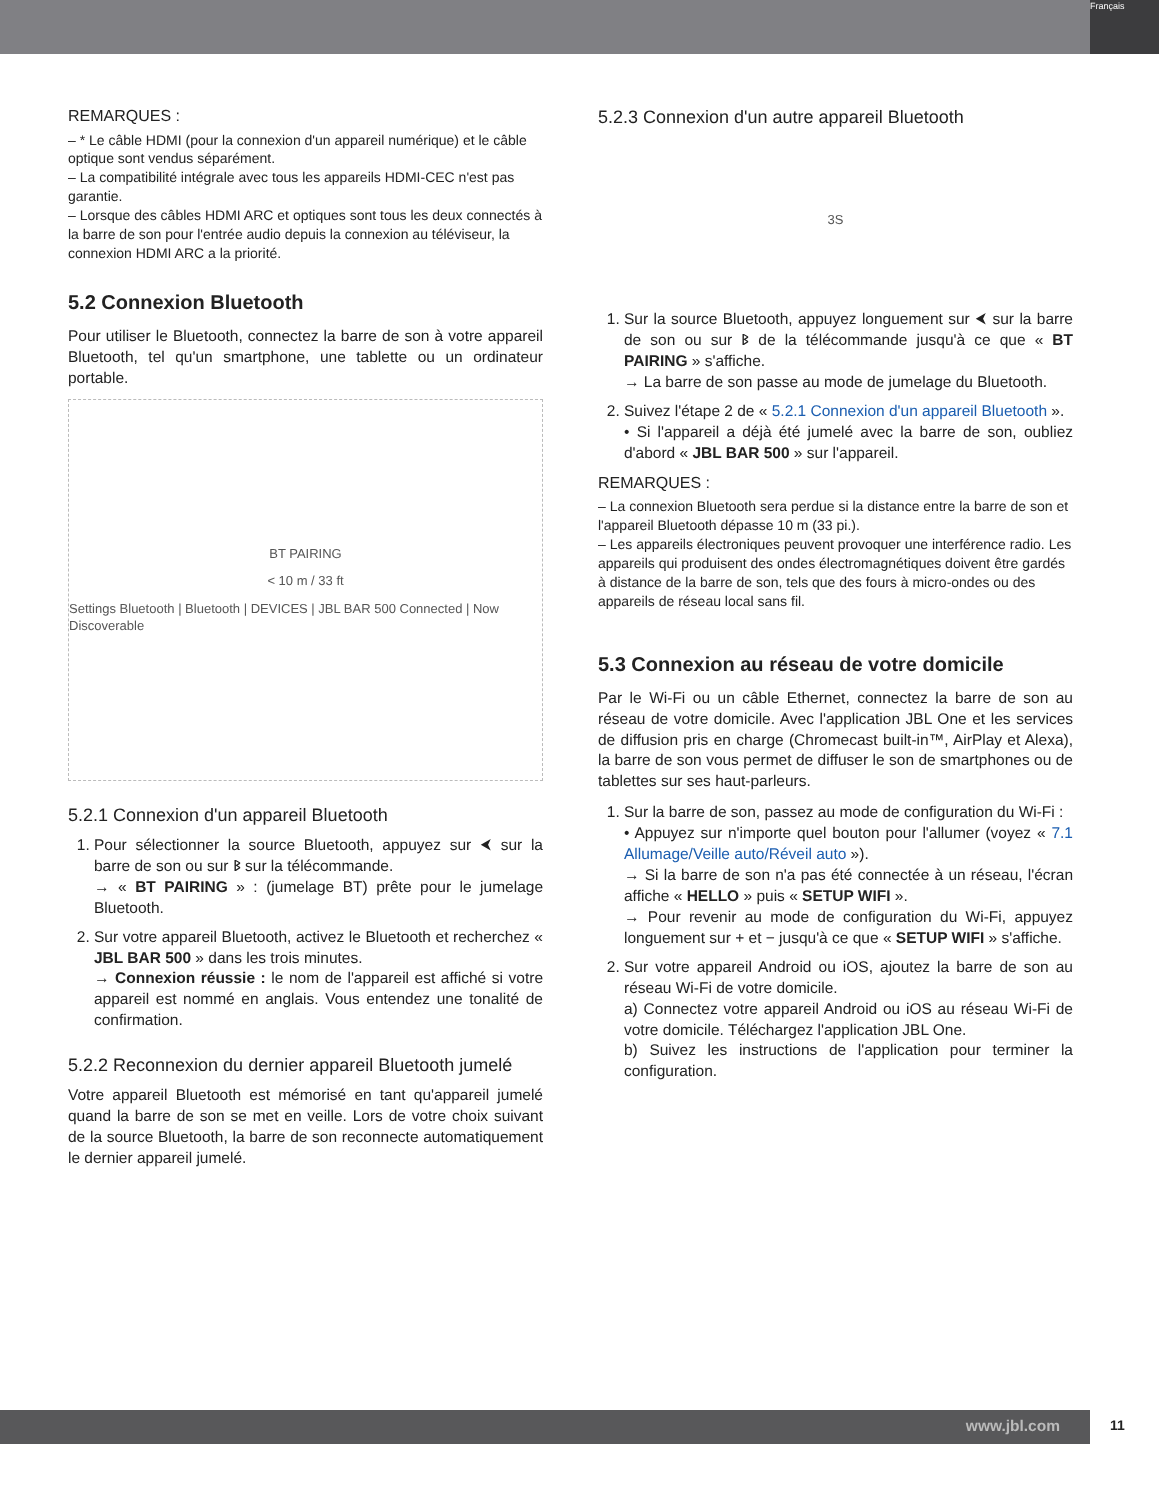Français
REMARQUES :
– * Le câble HDMI (pour la connexion d'un appareil numérique) et le câble optique sont vendus séparément.
– La compatibilité intégrale avec tous les appareils HDMI-CEC n'est pas garantie.
– Lorsque des câbles HDMI ARC et optiques sont tous les deux connectés à la barre de son pour l'entrée audio depuis la connexion au téléviseur, la connexion HDMI ARC a la priorité.
5.2 Connexion Bluetooth
Pour utiliser le Bluetooth, connectez la barre de son à votre appareil Bluetooth, tel qu'un smartphone, une tablette ou un ordinateur portable.
BT PAIRING
< 10 m / 33 ft
Settings Bluetooth | Bluetooth | DEVICES | JBL BAR 500 Connected | Now Discoverable
5.2.1 Connexion d'un appareil Bluetooth
1. Pour sélectionner la source Bluetooth, appuyez sur ⮜ sur la barre de son ou sur ᛒ sur la télécommande.
→ « BT PAIRING » : (jumelage BT) prête pour le jumelage Bluetooth.
2. Sur votre appareil Bluetooth, activez le Bluetooth et recherchez « JBL BAR 500 » dans les trois minutes.
→ Connexion réussie : le nom de l'appareil est affiché si votre appareil est nommé en anglais. Vous entendez une tonalité de confirmation.
5.2.2 Reconnexion du dernier appareil Bluetooth jumelé
Votre appareil Bluetooth est mémorisé en tant qu'appareil jumelé quand la barre de son se met en veille. Lors de votre choix suivant de la source Bluetooth, la barre de son reconnecte automatiquement le dernier appareil jumelé.
5.2.3 Connexion d'un autre appareil Bluetooth
3S
1. Sur la source Bluetooth, appuyez longuement sur ⮜ sur la barre de son ou sur ᛒ de la télécommande jusqu'à ce que « BT PAIRING » s'affiche.
→ La barre de son passe au mode de jumelage du Bluetooth.
2. Suivez l'étape 2 de « 5.2.1 Connexion d'un appareil Bluetooth ».
• Si l'appareil a déjà été jumelé avec la barre de son, oubliez d'abord « JBL BAR 500 » sur l'appareil.
REMARQUES :
– La connexion Bluetooth sera perdue si la distance entre la barre de son et l'appareil Bluetooth dépasse 10 m (33 pi.).
– Les appareils électroniques peuvent provoquer une interférence radio. Les appareils qui produisent des ondes électromagnétiques doivent être gardés à distance de la barre de son, tels que des fours à micro-ondes ou des appareils de réseau local sans fil.
5.3 Connexion au réseau de votre domicile
Par le Wi-Fi ou un câble Ethernet, connectez la barre de son au réseau de votre domicile. Avec l'application JBL One et les services de diffusion pris en charge (Chromecast built-in™, AirPlay et Alexa), la barre de son vous permet de diffuser le son de smartphones ou de tablettes sur ses haut-parleurs.
1. Sur la barre de son, passez au mode de configuration du Wi-Fi :
• Appuyez sur n'importe quel bouton pour l'allumer (voyez « 7.1 Allumage/Veille auto/Réveil auto »).
→ Si la barre de son n'a pas été connectée à un réseau, l'écran affiche « HELLO » puis « SETUP WIFI ».
→ Pour revenir au mode de configuration du Wi-Fi, appuyez longuement sur + et − jusqu'à ce que « SETUP WIFI » s'affiche.
2. Sur votre appareil Android ou iOS, ajoutez la barre de son au réseau Wi-Fi de votre domicile.
a) Connectez votre appareil Android ou iOS au réseau Wi-Fi de votre domicile. Téléchargez l'application JBL One.
b) Suivez les instructions de l'application pour terminer la configuration.
www.jbl.com 11